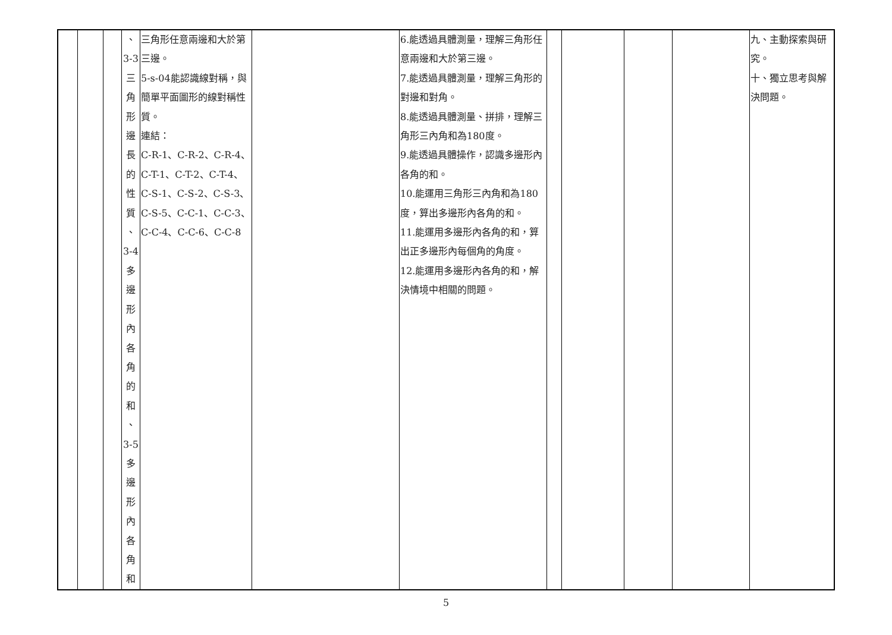| | | | 、 3-3 三 角 形 邊 長 的 性 質 、 3-4 多 邊 形 內 各 角 的 和 、 3-5 多 邊 形 內 各 角 和 | 三角形任意兩邊和大於第三邊。 5-s-04能認識線對稱，與簡單平面圖形的線對稱性質。 連結： C-R-1、C-R-2、C-R-4、C-T-1、C-T-2、C-T-4、C-S-1、C-S-2、C-S-3、C-S-5、C-C-1、C-C-3、C-C-4、C-C-6、C-C-8 | | 6.能透過具體測量，理解三角形任意兩邊和大於第三邊。 7.能透過具體測量，理解三角形的對邊和對角。 8.能透過具體測量、拼排，理解三角形三內角和為180度。 9.能透過具體操作，認識多邊形內各角的和。 10.能運用三角形三內角和為180度，算出多邊形內各角的和。 11.能運用多邊形內各角的和，算出正多邊形內每個角的角度。 12.能運用多邊形內各角的和，解決情境中相關的問題。 | | | | | 九、主動探索與研究。 十、獨立思考與解決問題。 |
5